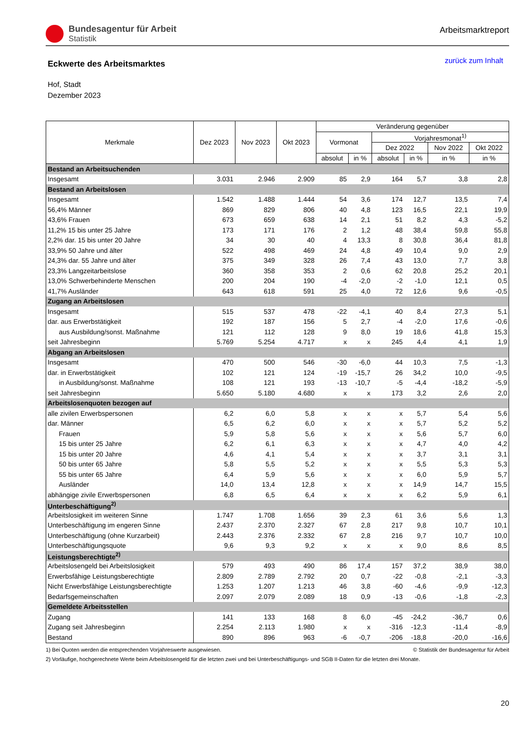Bundesagentur für Arbeit
Statistik
Arbeitsmarktreport
Eckwerte des Arbeitsmarktes
zurück zum Inhalt
Hof, Stadt
Dezember 2023
| Merkmale | Dez 2023 | Nov 2023 | Okt 2023 | Veränderung gegenüber | | | | | |
| --- | --- | --- | --- | --- | --- | --- | --- | --- | --- |
| | | | | Vormonat | | Vorjahresmonat<sup>1)</sup> | | | |
| | | | | | | Dez 2022 | | Nov 2022 | Okt 2022 |
| | | | | absolut | in % | absolut | in % | in % | in % |
| Bestand an Arbeitsuchenden | | | | | | | | | |
| Insgesamt | 3.031 | 2.946 | 2.909 | 85 | 2,9 | 164 | 5,7 | 3,8 | 2,8 |
| Bestand an Arbeitslosen | | | | | | | | | |
| Insgesamt | 1.542 | 1.488 | 1.444 | 54 | 3,6 | 174 | 12,7 | 13,5 | 7,4 |
| 56,4% Männer | 869 | 829 | 806 | 40 | 4,8 | 123 | 16,5 | 22,1 | 19,9 |
| 43,6% Frauen | 673 | 659 | 638 | 14 | 2,1 | 51 | 8,2 | 4,3 | -5,2 |
| 11,2% 15 bis unter 25 Jahre | 173 | 171 | 176 | 2 | 1,2 | 48 | 38,4 | 59,8 | 55,8 |
| 2,2% dar. 15 bis unter 20 Jahre | 34 | 30 | 40 | 4 | 13,3 | 8 | 30,8 | 36,4 | 81,8 |
| 33,9% 50 Jahre und älter | 522 | 498 | 469 | 24 | 4,8 | 49 | 10,4 | 9,0 | 2,9 |
| 24,3% dar. 55 Jahre und älter | 375 | 349 | 328 | 26 | 7,4 | 43 | 13,0 | 7,7 | 3,8 |
| 23,3% Langzeitarbeitslose | 360 | 358 | 353 | 2 | 0,6 | 62 | 20,8 | 25,2 | 20,1 |
| 13,0% Schwerbehinderte Menschen | 200 | 204 | 190 | -4 | -2,0 | -2 | -1,0 | 12,1 | 0,5 |
| 41,7% Ausländer | 643 | 618 | 591 | 25 | 4,0 | 72 | 12,6 | 9,6 | -0,5 |
| Zugang an Arbeitslosen | | | | | | | | | |
| Insgesamt | 515 | 537 | 478 | -22 | -4,1 | 40 | 8,4 | 27,3 | 5,1 |
| dar. aus Erwerbstätigkeit | 192 | 187 | 156 | 5 | 2,7 | -4 | -2,0 | 17,6 | -0,6 |
| aus Ausbildung/sonst. Maßnahme | 121 | 112 | 128 | 9 | 8,0 | 19 | 18,6 | 41,8 | 15,3 |
| seit Jahresbeginn | 5.769 | 5.254 | 4.717 | x | x | 245 | 4,4 | 4,1 | 1,9 |
| Abgang an Arbeitslosen | | | | | | | | | |
| Insgesamt | 470 | 500 | 546 | -30 | -6,0 | 44 | 10,3 | 7,5 | -1,3 |
| dar. in Erwerbstätigkeit | 102 | 121 | 124 | -19 | -15,7 | 26 | 34,2 | 10,0 | -9,5 |
| in Ausbildung/sonst. Maßnahme | 108 | 121 | 193 | -13 | -10,7 | -5 | -4,4 | -18,2 | -5,9 |
| seit Jahresbeginn | 5.650 | 5.180 | 4.680 | x | x | 173 | 3,2 | 2,6 | 2,0 |
| Arbeitslosenquoten bezogen auf | | | | | | | | | |
| alle zivilen Erwerbspersonen | 6,2 | 6,0 | 5,8 | x | x | x | 5,7 | 5,4 | 5,6 |
| dar. Männer | 6,5 | 6,2 | 6,0 | x | x | x | 5,7 | 5,2 | 5,2 |
| Frauen | 5,9 | 5,8 | 5,6 | x | x | x | 5,6 | 5,7 | 6,0 |
| 15 bis unter 25 Jahre | 6,2 | 6,1 | 6,3 | x | x | x | 4,7 | 4,0 | 4,2 |
| 15 bis unter 20 Jahre | 4,6 | 4,1 | 5,4 | x | x | x | 3,7 | 3,1 | 3,1 |
| 50 bis unter 65 Jahre | 5,8 | 5,5 | 5,2 | x | x | x | 5,5 | 5,3 | 5,3 |
| 55 bis unter 65 Jahre | 6,4 | 5,9 | 5,6 | x | x | x | 6,0 | 5,9 | 5,7 |
| Ausländer | 14,0 | 13,4 | 12,8 | x | x | x | 14,9 | 14,7 | 15,5 |
| abhängige zivile Erwerbspersonen | 6,8 | 6,5 | 6,4 | x | x | x | 6,2 | 5,9 | 6,1 |
| Unterbeschäftigung<sup>2)</sup> | | | | | | | | | |
| Arbeitslosigkeit im weiteren Sinne | 1.747 | 1.708 | 1.656 | 39 | 2,3 | 61 | 3,6 | 5,6 | 1,3 |
| Unterbeschäftigung im engeren Sinne | 2.437 | 2.370 | 2.327 | 67 | 2,8 | 217 | 9,8 | 10,7 | 10,1 |
| Unterbeschäftigung (ohne Kurzarbeit) | 2.443 | 2.376 | 2.332 | 67 | 2,8 | 216 | 9,7 | 10,7 | 10,0 |
| Unterbeschäftigungsquote | 9,6 | 9,3 | 9,2 | x | x | x | 9,0 | 8,6 | 8,5 |
| Leistungsberechtigte<sup>2)</sup> | | | | | | | | | |
| Arbeitslosengeld bei Arbeitslosigkeit | 579 | 493 | 490 | 86 | 17,4 | 157 | 37,2 | 38,9 | 38,0 |
| Erwerbsfähige Leistungsberechtigte | 2.809 | 2.789 | 2.792 | 20 | 0,7 | -22 | -0,8 | -2,1 | -3,3 |
| Nicht Erwerbsfähige Leistungsberechtigte | 1.253 | 1.207 | 1.213 | 46 | 3,8 | -60 | -4,6 | -9,9 | -12,3 |
| Bedarfsgemeinschaften | 2.097 | 2.079 | 2.089 | 18 | 0,9 | -13 | -0,6 | -1,8 | -2,3 |
| Gemeldete Arbeitsstellen | | | | | | | | | |
| Zugang | 141 | 133 | 168 | 8 | 6,0 | -45 | -24,2 | -36,7 | 0,6 |
| Zugang seit Jahresbeginn | 2.254 | 2.113 | 1.980 | x | x | -316 | -12,3 | -11,4 | -8,9 |
| Bestand | 890 | 896 | 963 | -6 | -0,7 | -206 | -18,8 | -20,0 | -16,6 |
1) Bei Quoten werden die entsprechenden Vorjahreswerte ausgewiesen. © Statistik der Bundesagentur für Arbeit
2) Vorläufige, hochgerechnete Werte beim Arbeitslosengeld für die letzten zwei und bei Unterbeschäftigungs- und SGB II-Daten für die letzten drei Monate.
20